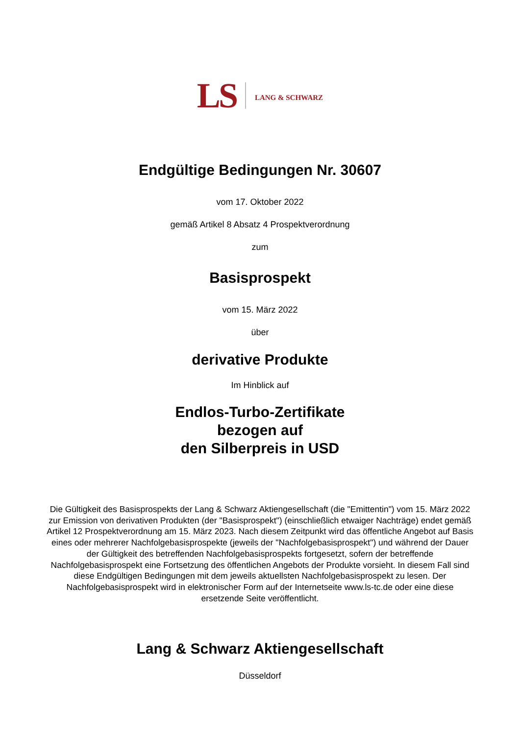LS LANG & SCHWARZ
Endgültige Bedingungen Nr. 30607
vom 17. Oktober 2022
gemäß Artikel 8 Absatz 4 Prospektverordnung
zum
Basisprospekt
vom 15. März 2022
über
derivative Produkte
Im Hinblick auf
Endlos-Turbo-Zertifikate
bezogen auf
den Silberpreis in USD
Die Gültigkeit des Basisprospekts der Lang & Schwarz Aktiengesellschaft (die "Emittentin") vom 15. März 2022 zur Emission von derivativen Produkten (der "Basisprospekt") (einschließlich etwaiger Nachträge) endet gemäß Artikel 12 Prospektverordnung am 15. März 2023. Nach diesem Zeitpunkt wird das öffentliche Angebot auf Basis eines oder mehrerer Nachfolgebasisprospekte (jeweils der "Nachfolgebasisprospekt") und während der Dauer der Gültigkeit des betreffenden Nachfolgebasisprospekts fortgesetzt, sofern der betreffende Nachfolgebasisprospekt eine Fortsetzung des öffentlichen Angebots der Produkte vorsieht. In diesem Fall sind diese Endgültigen Bedingungen mit dem jeweils aktuellsten Nachfolgebasisprospekt zu lesen. Der Nachfolgebasisprospekt wird in elektronischer Form auf der Internetseite www.ls-tc.de oder eine diese ersetzende Seite veröffentlicht.
Lang & Schwarz Aktiengesellschaft
Düsseldorf